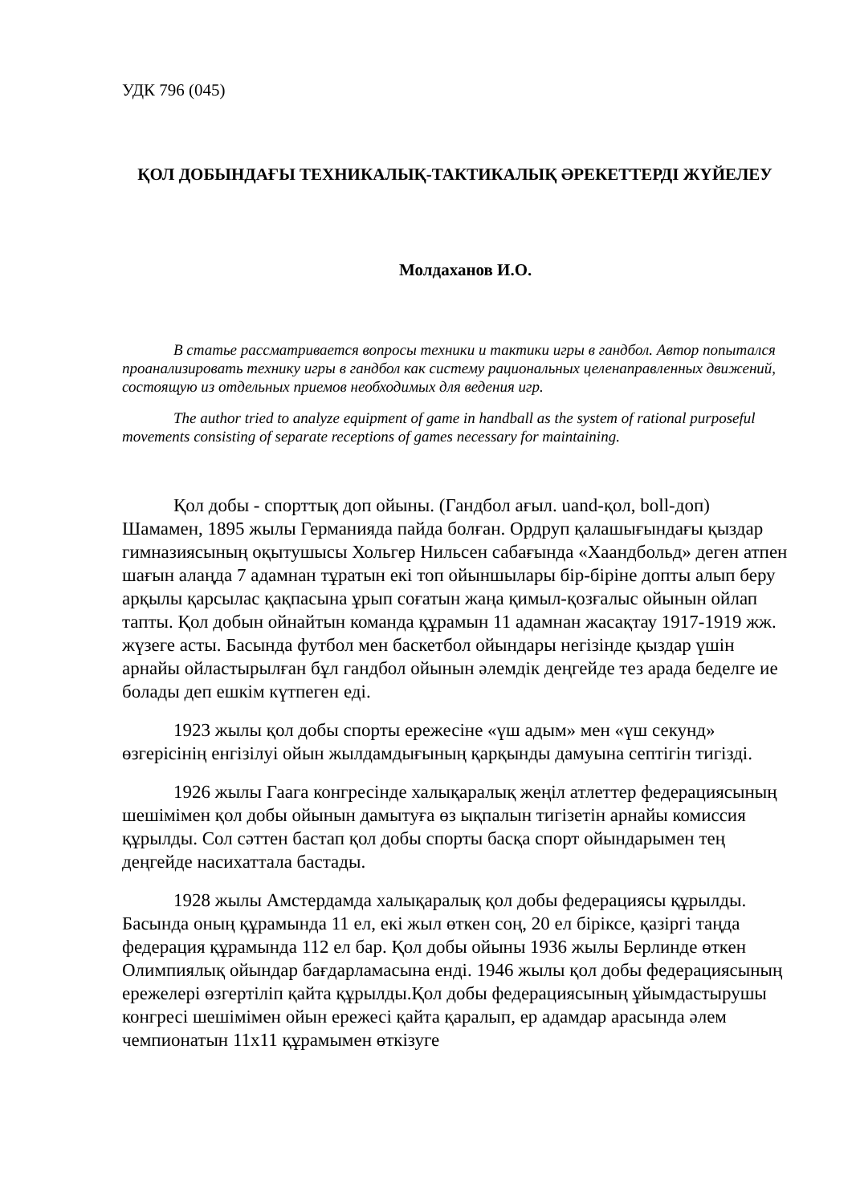УДК 796 (045)
ҚОЛ ДОБЫНДАҒЫ ТЕХНИКАЛЫҚ-ТАКТИКАЛЫҚ ӘРЕКЕТТЕРДІ ЖҮЙЕЛЕУ
Молдаханов И.О.
В статье рассматривается вопросы техники и тактики игры в гандбол. Автор попытался проанализировать технику игры в гандбол как систему рациональных целенаправленных движений, состоящую из отдельных приемов необходимых для ведения игр.
The author tried to analyze equipment of game in handball as the system of rational purposeful movements consisting of separate receptions of games necessary for maintaining.
Қол добы - спорттық доп ойыны. (Гандбол ағыл. uand-қол, boll-доп) Шамамен, 1895 жылы Германияда пайда болған. Ордруп қалашығындағы қыздар гимназиясының оқытушысы Хольгер Нильсен сабағында «Хаандбольд» деген атпен шағын алаңда 7 адамнан тұратын екі топ ойыншылары бір-біріне допты алып беру арқылы қарсылас қақпасына ұрып соғатын жаңа қимыл-қозғалыс ойынын ойлап тапты. Қол добын ойнайтын команда құрамын 11 адамнан жасақтау 1917-1919 жж. жүзеге асты. Басында футбол мен баскетбол ойындары негізінде қыздар үшін арнайы ойластырылған бұл гандбол ойынын әлемдік деңгейде тез арада беделге ие болады деп ешкім күтпеген еді.
1923 жылы қол добы спорты ережесіне «үш адым» мен «үш секунд» өзгерісінің енгізілуі ойын жылдамдығының қарқынды дамуына септігін тигізді.
1926 жылы Гаага конгресінде халықаралық жеңіл атлеттер федерациясының шешімімен қол добы ойынын дамытуға өз ықпалын тигізетін арнайы комиссия құрылды. Сол сәттен бастап қол добы спорты басқа спорт ойындарымен тең деңгейде насихаттала бастады.
1928 жылы Амстердамда халықаралық қол добы федерациясы құрылды. Басында оның құрамында 11 ел, екі жыл өткен соң, 20 ел біріксе, қазіргі таңда федерация құрамында 112 ел бар. Қол добы ойыны 1936 жылы Берлинде өткен Олимпиялық ойындар бағдарламасына енді. 1946 жылы қол добы федерациясының ережелері өзгертіліп қайта құрылды.Қол добы федерациясының ұйымдастырушы конгресі шешімімен ойын ережесі қайта қаралып, ер адамдар арасында әлем чемпионатын 11х11 құрамымен өткізуге